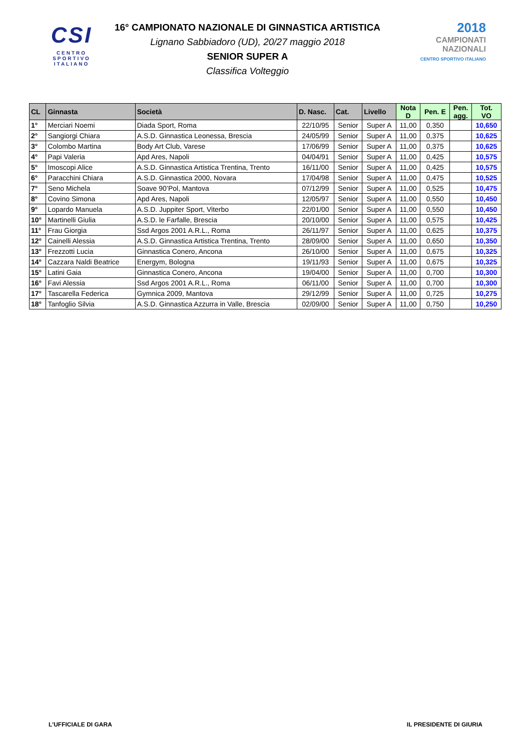CSI
CENTRO
SPORTIVO
ITALIANO
16° CAMPIONATO NAZIONALE DI GINNASTICA ARTISTICA
Lignano Sabbiadoro (UD), 20/27 maggio 2018
SENIOR SUPER A
Classifica Volteggio
2018
CAMPIONATI
NAZIONALI
CENTRO SPORTIVO ITALIANO
| CL | Ginnasta | Società | D. Nasc. | Cat. | Livello | Nota D | Pen. E | Pen. agg. | Tot. VO |
| --- | --- | --- | --- | --- | --- | --- | --- | --- | --- |
| 1° | Merciari Noemi | Diada Sport, Roma | 22/10/95 | Senior | Super A | 11,00 | 0,350 | | 10,650 |
| 2° | Sangiorgi Chiara | A.S.D. Ginnastica Leonessa, Brescia | 24/05/99 | Senior | Super A | 11,00 | 0,375 | | 10,625 |
| 3° | Colombo Martina | Body Art Club, Varese | 17/06/99 | Senior | Super A | 11,00 | 0,375 | | 10,625 |
| 4° | Papi Valeria | Apd Ares, Napoli | 04/04/91 | Senior | Super A | 11,00 | 0,425 | | 10,575 |
| 5° | Imoscopi Alice | A.S.D. Ginnastica Artistica Trentina, Trento | 16/11/00 | Senior | Super A | 11,00 | 0,425 | | 10,575 |
| 6° | Paracchini Chiara | A.S.D. Ginnastica 2000, Novara | 17/04/98 | Senior | Super A | 11,00 | 0,475 | | 10,525 |
| 7° | Seno Michela | Soave 90’Pol, Mantova | 07/12/99 | Senior | Super A | 11,00 | 0,525 | | 10,475 |
| 8° | Covino Simona | Apd Ares, Napoli | 12/05/97 | Senior | Super A | 11,00 | 0,550 | | 10,450 |
| 9° | Lopardo Manuela | A.S.D. Juppiter Sport, Viterbo | 22/01/00 | Senior | Super A | 11,00 | 0,550 | | 10,450 |
| 10° | Martinelli Giulia | A.S.D. le Farfalle, Brescia | 20/10/00 | Senior | Super A | 11,00 | 0,575 | | 10,425 |
| 11° | Frau Giorgia | Ssd Argos 2001 A.R.L., Roma | 26/11/97 | Senior | Super A | 11,00 | 0,625 | | 10,375 |
| 12° | Cainelli Alessia | A.S.D. Ginnastica Artistica Trentina, Trento | 28/09/00 | Senior | Super A | 11,00 | 0,650 | | 10,350 |
| 13° | Frezzotti Lucia | Ginnastica Conero, Ancona | 26/10/00 | Senior | Super A | 11,00 | 0,675 | | 10,325 |
| 14° | Cazzara Naldi Beatrice | Energym, Bologna | 19/11/93 | Senior | Super A | 11,00 | 0,675 | | 10,325 |
| 15° | Latini Gaia | Ginnastica Conero, Ancona | 19/04/00 | Senior | Super A | 11,00 | 0,700 | | 10,300 |
| 16° | Favi Alessia | Ssd Argos 2001 A.R.L., Roma | 06/11/00 | Senior | Super A | 11,00 | 0,700 | | 10,300 |
| 17° | Tascarella Federica | Gymnica 2009, Mantova | 29/12/99 | Senior | Super A | 11,00 | 0,725 | | 10,275 |
| 18° | Tanfoglio Silvia | A.S.D. Ginnastica Azzurra in Valle, Brescia | 02/09/00 | Senior | Super A | 11,00 | 0,750 | | 10,250 |
L'UFFICIALE DI GARA IL PRESIDENTE DI GIURIA